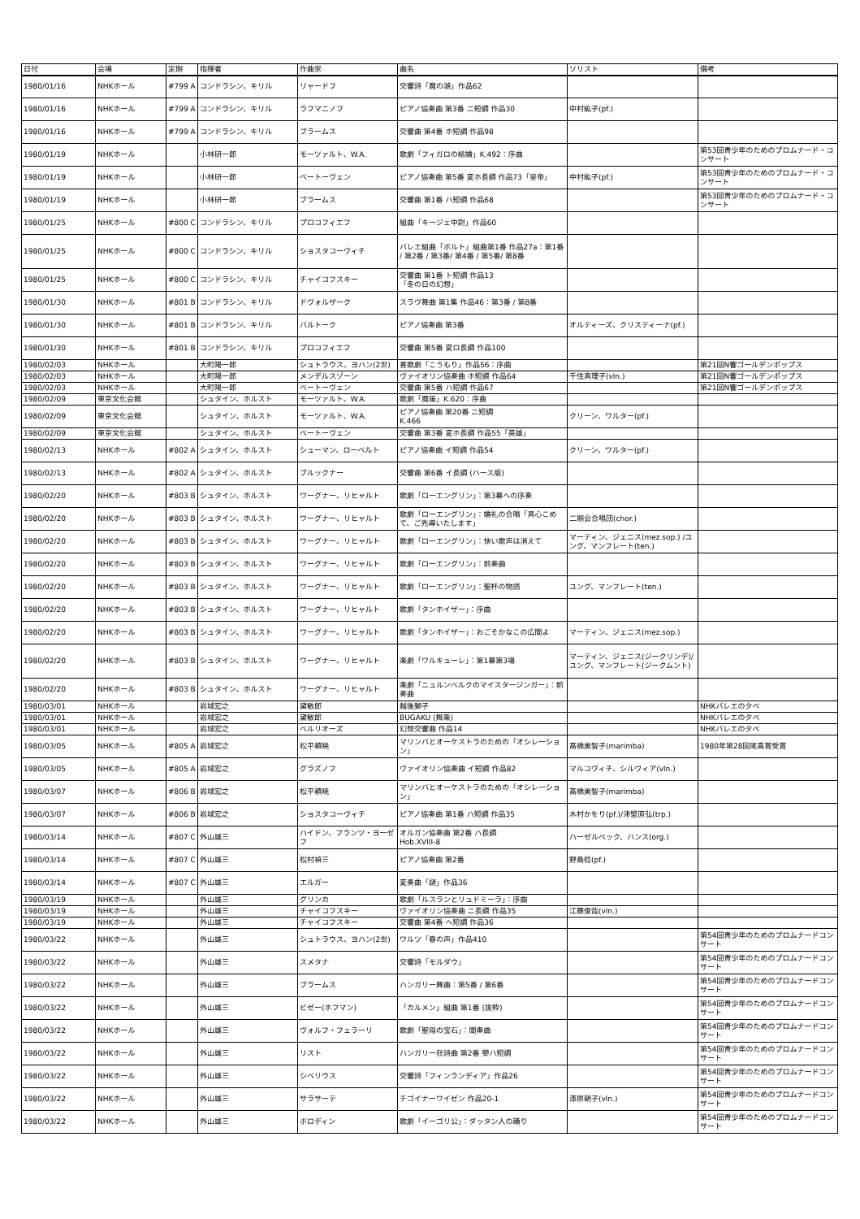| 日付 | 会場 | 定期 | 指揮者 | 作曲家 | 曲名 | ソリスト | 備考 |
| --- | --- | --- | --- | --- | --- | --- | --- |
| 1980/01/16 | NHKホール | #799 A | コンドラシン、キリル | リャードフ | 交響詩「魔の湖」作品62 | | |
| 1980/01/16 | NHKホール | #799 A | コンドラシン、キリル | ラフマニノフ | ピアノ協奏曲 第3番 ニ短調 作品30 | 中村紘子(pf.) | |
| 1980/01/16 | NHKホール | #799 A | コンドラシン、キリル | ブラームス | 交響曲 第4番 ホ短調 作品98 | | |
| 1980/01/19 | NHKホール | | 小林研一郎 | モーツァルト、W.A. | 歌劇「フィガロの結婚」K.492：序曲 | | 第53回青少年のためのプロムナード・コンサート |
| 1980/01/19 | NHKホール | | 小林研一郎 | ベートーヴェン | ピアノ協奏曲 第5番 変ホ長調 作品73「皇帝」 | 中村紘子(pf.) | 第53回青少年のためのプロムナード・コンサート |
| 1980/01/19 | NHKホール | | 小林研一郎 | ブラームス | 交響曲 第1番 ハ短調 作品68 | | 第53回青少年のためのプロムナード・コンサート |
| 1980/01/25 | NHKホール | #800 C | コンドラシン、キリル | プロコフィエフ | 組曲「キージェ中尉」作品60 | | |
| 1980/01/25 | NHKホール | #800 C | コンドラシン、キリル | ショスタコーヴィチ | バレエ組曲「ボルト」組曲第1番 作品27a：第1番 / 第2番 / 第3番/ 第4番 / 第5番/ 第8番 | | |
| 1980/01/25 | NHKホール | #800 C | コンドラシン、キリル | チャイコフスキー | 交響曲 第1番 ト短調 作品13 「冬の日の幻想」 | | |
| 1980/01/30 | NHKホール | #801 B | コンドラシン、キリル | ドヴォルザーク | スラヴ舞曲 第1集 作品46：第3番 / 第8番 | | |
| 1980/01/30 | NHKホール | #801 B | コンドラシン、キリル | バルトーク | ピアノ協奏曲 第3番 | オルティーズ、クリスティーナ(pf.) | |
| 1980/01/30 | NHKホール | #801 B | コンドラシン、キリル | プロコフィエフ | 交響曲 第5番 変ロ長調 作品100 | | |
| 1980/02/03 | NHKホール | | 大町陽一郎 | シュトラウス、ヨハン(2世) | 喜歌劇「こうもり」作品56：序曲 | | 第21回N響ゴールデンポップス |
| 1980/02/03 | NHKホール | | 大町陽一郎 | メンデルスゾーン | ヴァイオリン協奏曲 ホ短調 作品64 | 千住真理子(vln.) | 第21回N響ゴールデンポップス |
| 1980/02/03 | NHKホール | | 大町陽一郎 | ベートーヴェン | 交響曲 第5番 ハ短調 作品67 | | 第21回N響ゴールデンポップス |
| 1980/02/09 | 東京文化会館 | | シュタイン、ホルスト | モーツァルト、W.A. | 歌劇「魔笛」K.620：序曲 | | |
| 1980/02/09 | 東京文化会館 | | シュタイン、ホルスト | モーツァルト、W.A. | ピアノ協奏曲 第20番 ニ短調 K.466 | クリーン、ワルター(pf.) | |
| 1980/02/09 | 東京文化会館 | | シュタイン、ホルスト | ベートーヴェン | 交響曲 第3番 変ホ長調 作品55「英雄」 | | |
| 1980/02/13 | NHKホール | #802 A | シュタイン、ホルスト | シューマン、ローベルト | ピアノ協奏曲 イ短調 作品54 | クリーン、ワルター(pf.) | |
| 1980/02/13 | NHKホール | #802 A | シュタイン、ホルスト | ブルックナー | 交響曲 第6番 イ長調 (ハース版) | | |
| 1980/02/20 | NHKホール | #803 B | シュタイン、ホルスト | ワーグナー、リヒャルト | 歌劇「ローエングリン」：第3幕への序奏 | | |
| 1980/02/20 | NHKホール | #803 B | シュタイン、ホルスト | ワーグナー、リヒャルト | 歌劇「ローエングリン」：婚礼の合唱「真心こめて、ご先導いたします」 | 二期会合唱団(chor.) | |
| 1980/02/20 | NHKホール | #803 B | シュタイン、ホルスト | ワーグナー、リヒャルト | 歌劇「ローエングリン」：快い歌声は消えて | マーティン、ジェニス(mez.sop.) /ユング、マンフレート(ten.) | |
| 1980/02/20 | NHKホール | #803 B | シュタイン、ホルスト | ワーグナー、リヒャルト | 歌劇「ローエングリン」：前奏曲 | | |
| 1980/02/20 | NHKホール | #803 B | シュタイン、ホルスト | ワーグナー、リヒャルト | 歌劇「ローエングリン」：聖杯の物語 | ユング、マンフレート(ten.) | |
| 1980/02/20 | NHKホール | #803 B | シュタイン、ホルスト | ワーグナー、リヒャルト | 歌劇「タンホイザー」：序曲 | | |
| 1980/02/20 | NHKホール | #803 B | シュタイン、ホルスト | ワーグナー、リヒャルト | 歌劇「タンホイザー」：おごそかなこの広間よ | マーティン、ジェニス(mez.sop.) | |
| 1980/02/20 | NHKホール | #803 B | シュタイン、ホルスト | ワーグナー、リヒャルト | 楽劇「ワルキューレ」：第1幕第3場 | マーティン、ジェニス(ジークリンデ)/ ユング、マンフレート(ジークムント) | |
| 1980/02/20 | NHKホール | #803 B | シュタイン、ホルスト | ワーグナー、リヒャルト | 楽劇「ニュルンベルクのマイスタージンガー」：前奏曲 | | |
| 1980/03/01 | NHKホール | | 岩城宏之 | 黛敏郎 | 越後獅子 | | NHKバレエの夕べ |
| 1980/03/01 | NHKホール | | 岩城宏之 | 黛敏郎 | BUGAKU (舞楽) | | NHKバレエの夕べ |
| 1980/03/01 | NHKホール | | 岩城宏之 | ベルリオーズ | 幻想交響曲 作品14 | | NHKバレエの夕べ |
| 1980/03/05 | NHKホール | #805 A | 岩城宏之 | 松平頼暁 | マリンバとオーケストラのための「オシレーション」 | 高橋美智子(marimba) | 1980年第28回尾高賞受賞 |
| 1980/03/05 | NHKホール | #805 A | 岩城宏之 | グラズノフ | ヴァイオリン協奏曲 イ短調 作品82 | マルコヴィチ、シルヴィア(vln.) | |
| 1980/03/07 | NHKホール | #806 B | 岩城宏之 | 松平頼暁 | マリンバとオーケストラのための「オシレーション」 | 高橋美智子(marimba) | |
| 1980/03/07 | NHKホール | #806 B | 岩城宏之 | ショスタコーヴィチ | ピアノ協奏曲 第1番 ハ短調 作品35 | 木村かをり(pf.)/津堅直弘(trp.) | |
| 1980/03/14 | NHKホール | #807 C | 外山雄三 | ハイドン、フランツ・ヨーゼフ | オルガン協奏曲 第2番 ハ長調 Hob.XVIII-8 | ハーゼルベック、ハンス(org.) | |
| 1980/03/14 | NHKホール | #807 C | 外山雄三 | 松村禎三 | ピアノ協奏曲 第2番 | 野島稔(pf.) | |
| 1980/03/14 | NHKホール | #807 C | 外山雄三 | エルガー | 変奏曲「謎」作品36 | | |
| 1980/03/19 | NHKホール | | 外山雄三 | グリンカ | 歌劇「ルスランとリュドミーラ」：序曲 | | |
| 1980/03/19 | NHKホール | | 外山雄三 | チャイコフスキー | ヴァイオリン協奏曲 ニ長調 作品35 | 江藤俊哉(vln.) | |
| 1980/03/19 | NHKホール | | 外山雄三 | チャイコフスキー | 交響曲 第4番 ヘ短調 作品36 | | |
| 1980/03/22 | NHKホール | | 外山雄三 | シュトラウス、ヨハン(2世) | ワルツ「春の声」作品410 | | 第54回青少年のためのプロムナードコンサート |
| 1980/03/22 | NHKホール | | 外山雄三 | スメタナ | 交響詩「モルダウ」 | | 第54回青少年のためのプロムナードコンサート |
| 1980/03/22 | NHKホール | | 外山雄三 | ブラームス | ハンガリー舞曲：第5番 / 第6番 | | 第54回青少年のためのプロムナードコンサート |
| 1980/03/22 | NHKホール | | 外山雄三 | ビゼー(ホフマン) | 「カルメン」組曲 第1番 (抜粋) | | 第54回青少年のためのプロムナードコンサート |
| 1980/03/22 | NHKホール | | 外山雄三 | ヴォルフ・フェラーリ | 歌劇「聖母の宝石」：間奏曲 | | 第54回青少年のためのプロムナードコンサート |
| 1980/03/22 | NHKホール | | 外山雄三 | リスト | ハンガリー狂詩曲 第2番 嬰ハ短調 | | 第54回青少年のためのプロムナードコンサート |
| 1980/03/22 | NHKホール | | 外山雄三 | シベリウス | 交響詩「フィンランディア」作品26 | | 第54回青少年のためのプロムナードコンサート |
| 1980/03/22 | NHKホール | | 外山雄三 | サラサーテ | チゴイナーワイゼン 作品20-1 | 漆原朝子(vln.) | 第54回青少年のためのプロムナードコンサート |
| 1980/03/22 | NHKホール | | 外山雄三 | ボロディン | 歌劇「イーゴリ公」：ダッタン人の踊り | | 第54回青少年のためのプロムナードコンサート |